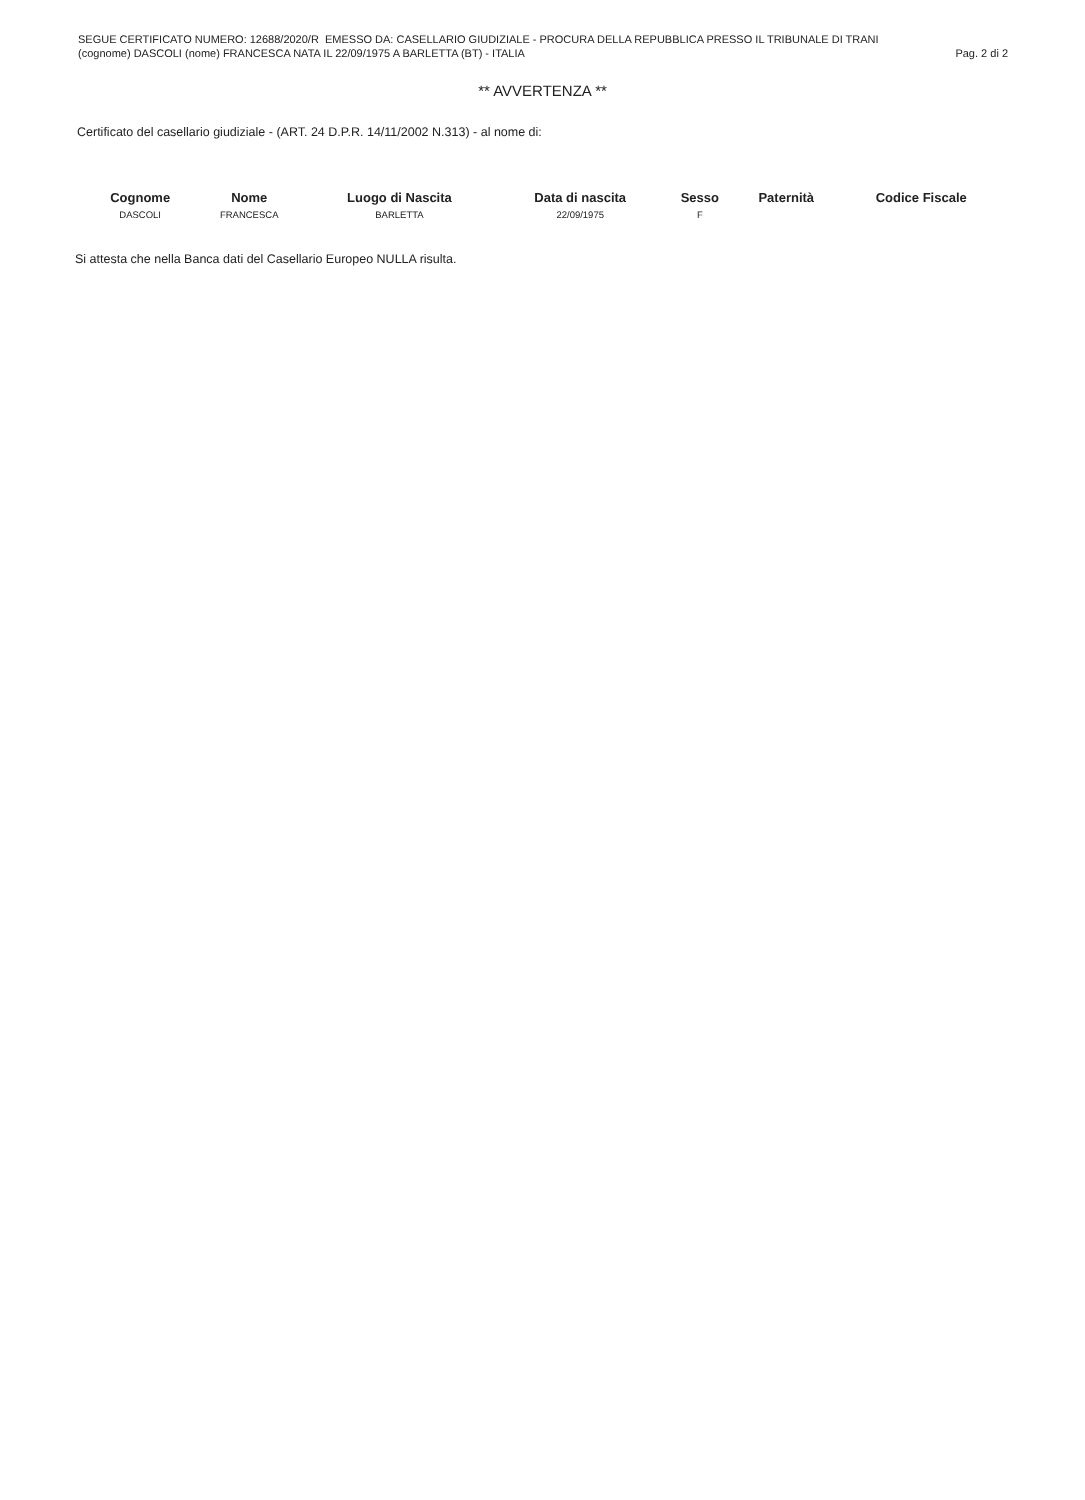SEGUE CERTIFICATO NUMERO: 12688/2020/R EMESSO DA: CASELLARIO GIUDIZIALE - PROCURA DELLA REPUBBLICA PRESSO IL TRIBUNALE DI TRANI
(cognome) DASCOLI (nome) FRANCESCA NATA IL 22/09/1975 A BARLETTA (BT) - ITALIA Pag. 2 di 2
** AVVERTENZA **
Certificato del casellario giudiziale - (ART. 24 D.P.R. 14/11/2002 N.313) - al nome di:
| Cognome | Nome | Luogo di Nascita | Data di nascita | Sesso | Paternità | Codice Fiscale |
| --- | --- | --- | --- | --- | --- | --- |
| DASCOLI | FRANCESCA | BARLETTA | 22/09/1975 | F | | |
Si attesta che nella Banca dati del Casellario Europeo NULLA risulta.